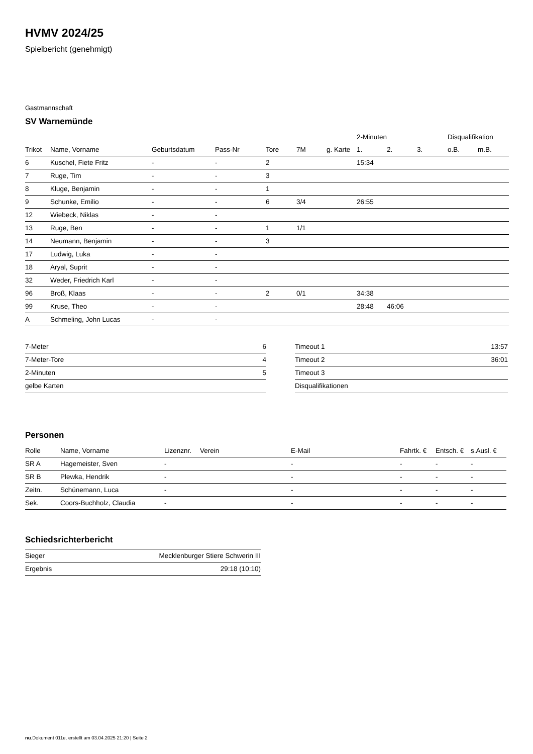HVMV 2024/25
Spielbericht (genehmigt)
Gastmannschaft
SV Warnemünde
| | | | | | | | 2-Minuten | | | Disqualifikation | |
| --- | --- | --- | --- | --- | --- | --- | --- | --- | --- | --- | --- |
| Trikot | Name, Vorname | Geburtsdatum | Pass-Nr | Tore | 7M | g. Karte | 1. | 2. | 3. | o.B. | m.B. |
| 6 | Kuschel, Fiete Fritz | - | - | 2 | | | 15:34 | | | | |
| 7 | Ruge, Tim | - | - | 3 | | | | | | | |
| 8 | Kluge, Benjamin | - | - | 1 | | | | | | | |
| 9 | Schunke, Emilio | - | - | 6 | 3/4 | | 26:55 | | | | |
| 12 | Wiebeck, Niklas | - | - | | | | | | | | |
| 13 | Ruge, Ben | - | - | 1 | 1/1 | | | | | | |
| 14 | Neumann, Benjamin | - | - | 3 | | | | | | | |
| 17 | Ludwig, Luka | - | - | | | | | | | | |
| 18 | Aryal, Suprit | - | - | | | | | | | | |
| 32 | Weder, Friedrich Karl | - | - | | | | | | | | |
| 96 | Broß, Klaas | - | - | 2 | 0/1 | | 34:38 | | | | |
| 99 | Kruse, Theo | - | - | | | | 28:48 | 46:06 | | | |
| A | Schmeling, John Lucas | - | - | | | | | | | | |
| 7-Meter | 6 |
| 7-Meter-Tore | 4 |
| 2-Minuten | 5 |
| gelbe Karten | |
| Timeout 1 | 13:57 |
| Timeout 2 | 36:01 |
| Timeout 3 | |
| Disqualifikationen | |
Personen
| Rolle | Name, Vorname | Lizenznr. | Verein | E-Mail | Fahrtk. € | Entsch. € | s.Ausl. € |
| --- | --- | --- | --- | --- | --- | --- | --- |
| SR A | Hagemeister, Sven | - | | - | - | - | - |
| SR B | Plewka, Hendrik | - | | - | - | - | - |
| Zeitn. | Schünemann, Luca | - | | - | - | - | - |
| Sek. | Coors-Buchholz, Claudia | - | | - | - | - | - |
Schiedsrichterbericht
| Sieger | Mecklenburger Stiere Schwerin III |
| Ergebnis | 29:18 (10:10) |
nu.Dokument 011e, erstellt am 03.04.2025 21:20 | Seite 2